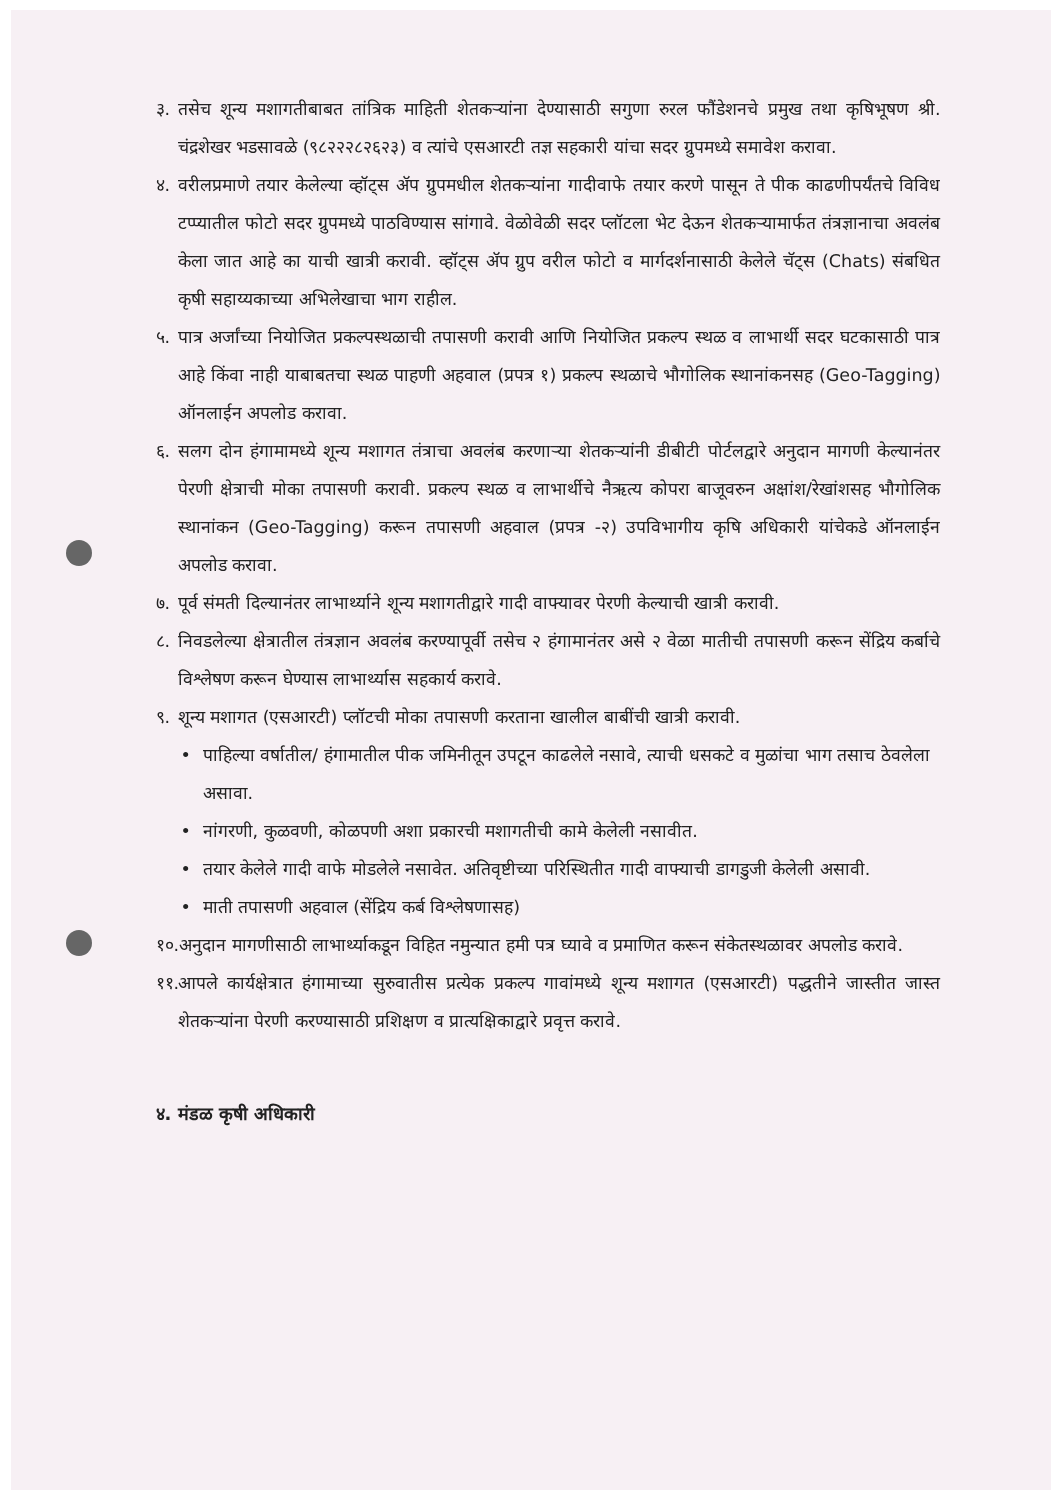३. तसेच शून्य मशागतीबाबत तांत्रिक माहिती शेतकऱ्यांना देण्यासाठी सगुणा रुरल फौंडेशनचे प्रमुख तथा कृषिभूषण श्री. चंद्रशेखर भडसावळे (९८२२२८२६२३) व त्यांचे एसआरटी तज्ञ सहकारी यांचा सदर ग्रुपमध्ये समावेश करावा.
४. वरीलप्रमाणे तयार केलेल्या व्हॉट्स ॲप ग्रुपमधील शेतकऱ्यांना गादीवाफे तयार करणे पासून ते पीक काढणीपर्यंतचे विविध टप्प्यातील फोटो सदर ग्रुपमध्ये पाठविण्यास सांगावे. वेळोवेळी सदर प्लॉटला भेट देऊन शेतकऱ्यामार्फत तंत्रज्ञानाचा अवलंब केला जात आहे का याची खात्री करावी. व्हॉट्स ॲप ग्रुप वरील फोटो व मार्गदर्शनासाठी केलेले चॅट्स (Chats) संबधित कृषी सहाय्यकाच्या अभिलेखाचा भाग राहील.
५. पात्र अर्जांच्या नियोजित प्रकल्पस्थळाची तपासणी करावी आणि नियोजित प्रकल्प स्थळ व लाभार्थी सदर घटकासाठी पात्र आहे किंवा नाही याबाबतचा स्थळ पाहणी अहवाल (प्रपत्र १) प्रकल्प स्थळाचे भौगोलिक स्थानांकनसह (Geo-Tagging) ऑनलाईन अपलोड करावा.
६. सलग दोन हंगामामध्ये शून्य मशागत तंत्राचा अवलंब करणाऱ्या शेतकऱ्यांनी डीबीटी पोर्टलद्वारे अनुदान मागणी केल्यानंतर पेरणी क्षेत्राची मोका तपासणी करावी. प्रकल्प स्थळ व लाभार्थीचे नैऋत्य कोपरा बाजूवरुन अक्षांश/रेखांशसह भौगोलिक स्थानांकन (Geo-Tagging) करून तपासणी अहवाल (प्रपत्र -२) उपविभागीय कृषि अधिकारी यांचेकडे ऑनलाईन अपलोड करावा.
७. पूर्व संमती दिल्यानंतर लाभार्थ्याने शून्य मशागतीद्वारे गादी वाफ्यावर पेरणी केल्याची खात्री करावी.
८. निवडलेल्या क्षेत्रातील तंत्रज्ञान अवलंब करण्यापूर्वी तसेच २ हंगामानंतर असे २ वेळा मातीची तपासणी करून सेंद्रिय कर्बाचे विश्लेषण करून घेण्यास लाभार्थ्यास सहकार्य करावे.
९. शून्य मशागत (एसआरटी) प्लॉटची मोका तपासणी करताना खालील बाबींची खात्री करावी.
• पाहिल्या वर्षातील/ हंगामातील पीक जमिनीतून उपटून काढलेले नसावे, त्याची धसकटे व मुळांचा भाग तसाच ठेवलेला असावा.
• नांगरणी, कुळवणी, कोळपणी अशा प्रकारची मशागतीची कामे केलेली नसावीत.
• तयार केलेले गादी वाफे मोडलेले नसावेत. अतिवृष्टीच्या परिस्थितीत गादी वाफ्याची डागडुजी केलेली असावी.
• माती तपासणी अहवाल (सेंद्रिय कर्ब विश्लेषणासह)
१०. अनुदान मागणीसाठी लाभार्थ्याकडून विहित नमुन्यात हमी पत्र घ्यावे व प्रमाणित करून संकेतस्थळावर अपलोड करावे.
११. आपले कार्यक्षेत्रात हंगामाच्या सुरुवातीस प्रत्येक प्रकल्प गावांमध्ये शून्य मशागत (एसआरटी) पद्धतीने जास्तीत जास्त शेतकऱ्यांना पेरणी करण्यासाठी प्रशिक्षण व प्रात्यक्षिकाद्वारे प्रवृत्त करावे.
४. मंडळ कृषी अधिकारी